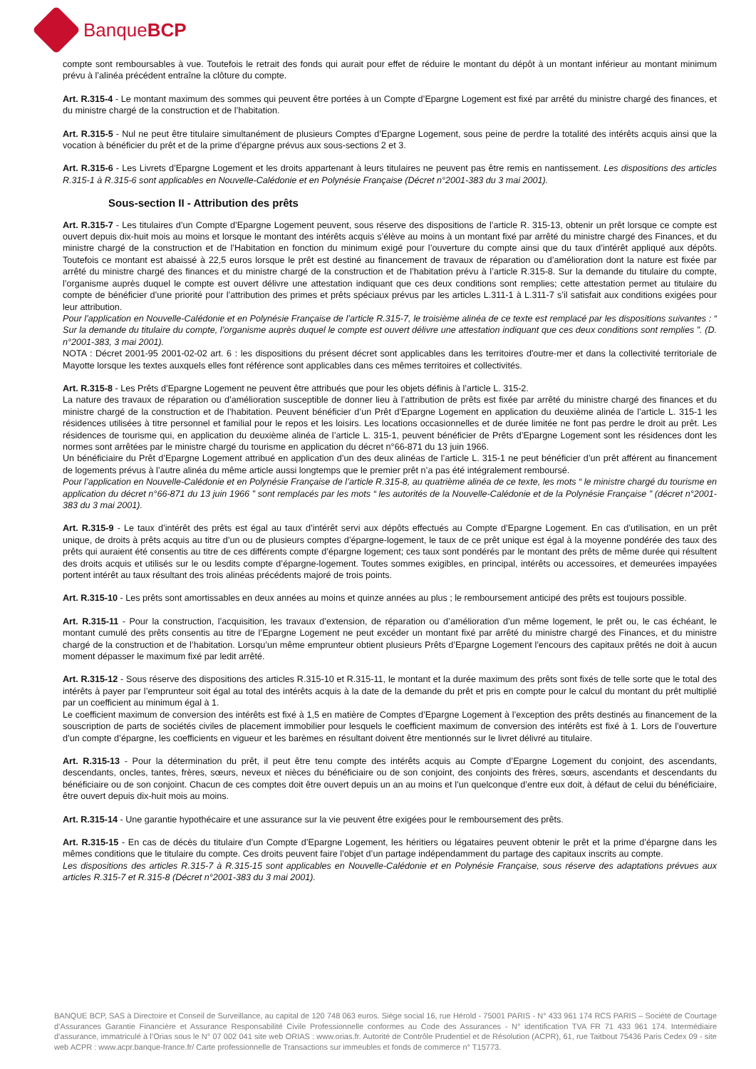BanqueBCP
compte sont remboursables à vue. Toutefois le retrait des fonds qui aurait pour effet de réduire le montant du dépôt à un montant inférieur au montant minimum prévu à l’alinéa précédent entraîne la clôture du compte.
Art. R.315-4 - Le montant maximum des sommes qui peuvent être portées à un Compte d’Epargne Logement est fixé par arrêté du ministre chargé des finances, et du ministre chargé de la construction et de l’habitation.
Art. R.315-5 - Nul ne peut être titulaire simultanément de plusieurs Comptes d’Epargne Logement, sous peine de perdre la totalité des intérêts acquis ainsi que la vocation à bénéficier du prêt et de la prime d’épargne prévus aux sous-sections 2 et 3.
Art. R.315-6 - Les Livrets d’Epargne Logement et les droits appartenant à leurs titulaires ne peuvent pas être remis en nantissement. Les dispositions des articles R.315-1 à R.315-6 sont applicables en Nouvelle-Calédonie et en Polynésie Française (Décret n°2001-383 du 3 mai 2001).
Sous-section II - Attribution des prêts
Art. R.315-7 - Les titulaires d’un Compte d’Epargne Logement peuvent, sous réserve des dispositions de l’article R. 315-13, obtenir un prêt lorsque ce compte est ouvert depuis dix-huit mois au moins et lorsque le montant des intérêts acquis s’élève au moins à un montant fixé par arrêté du ministre chargé des Finances, et du ministre chargé de la construction et de l’Habitation en fonction du minimum exigé pour l’ouverture du compte ainsi que du taux d’intérêt appliqué aux dépôts. Toutefois ce montant est abaissé à 22,5 euros lorsque le prêt est destiné au financement de travaux de réparation ou d’amélioration dont la nature est fixée par arrêté du ministre chargé des finances et du ministre chargé de la construction et de l’habitation prévu à l’article R.315-8. Sur la demande du titulaire du compte, l’organisme auprès duquel le compte est ouvert délivre une attestation indiquant que ces deux conditions sont remplies; cette attestation permet au titulaire du compte de bénéficier d’une priorité pour l’attribution des primes et prêts spéciaux prévus par les articles L.311-1 à L.311-7 s’il satisfait aux conditions exigées pour leur attribution.
Pour l’application en Nouvelle-Calédonie et en Polynésie Française de l’article R.315-7, le troisième alinéa de ce texte est remplacé par les dispositions suivantes : “ Sur la demande du titulaire du compte, l’organisme auprès duquel le compte est ouvert délivre une attestation indiquant que ces deux conditions sont remplies ”. (D. n°2001-383, 3 mai 2001).
NOTA : Décret 2001-95 2001-02-02 art. 6 : les dispositions du présent décret sont applicables dans les territoires d'outre-mer et dans la collectivité territoriale de Mayotte lorsque les textes auxquels elles font référence sont applicables dans ces mêmes territoires et collectivités.
Art. R.315-8 - Les Prêts d’Epargne Logement ne peuvent être attribués que pour les objets définis à l’article L. 315-2.
La nature des travaux de réparation ou d’amélioration susceptible de donner lieu à l’attribution de prêts est fixée par arrêté du ministre chargé des finances et du ministre chargé de la construction et de l’habitation. Peuvent bénéficier d’un Prêt d’Epargne Logement en application du deuxième alinéa de l’article L. 315-1 les résidences utilisées à titre personnel et familial pour le repos et les loisirs. Les locations occasionnelles et de durée limitée ne font pas perdre le droit au prêt. Les résidences de tourisme qui, en application du deuxième alinéa de l’article L. 315-1, peuvent bénéficier de Prêts d’Epargne Logement sont les résidences dont les normes sont arrêtées par le ministre chargé du tourisme en application du décret n°66-871 du 13 juin 1966.
Un bénéficiaire du Prêt d’Epargne Logement attribué en application d’un des deux alinéas de l’article L. 315-1 ne peut bénéficier d’un prêt afférent au financement de logements prévus à l’autre alinéa du même article aussi longtemps que le premier prêt n’a pas été intégralement remboursé.
Pour l’application en Nouvelle-Calédonie et en Polynésie Française de l’article R.315-8, au quatrième alinéa de ce texte, les mots “ le ministre chargé du tourisme en application du décret n°66-871 du 13 juin 1966 ” sont remplacés par les mots “ les autorités de la Nouvelle-Calédonie et de la Polynésie Française ” (décret n°2001-383 du 3 mai 2001).
Art. R.315-9 - Le taux d’intérêt des prêts est égal au taux d’intérêt servi aux dépôts effectués au Compte d’Epargne Logement. En cas d’utilisation, en un prêt unique, de droits à prêts acquis au titre d’un ou de plusieurs comptes d’épargne-logement, le taux de ce prêt unique est égal à la moyenne pondérée des taux des prêts qui auraient été consentis au titre de ces différents compte d’épargne logement; ces taux sont pondérés par le montant des prêts de même durée qui résultent des droits acquis et utilisés sur le ou lesdits compte d’épargne-logement. Toutes sommes exigibles, en principal, intérêts ou accessoires, et demeurées impayées portent intérêt au taux résultant des trois alinéas précédents majoré de trois points.
Art. R.315-10 - Les prêts sont amortissables en deux années au moins et quinze années au plus ; le remboursement anticipé des prêts est toujours possible.
Art. R.315-11 - Pour la construction, l’acquisition, les travaux d’extension, de réparation ou d’amélioration d’un même logement, le prêt ou, le cas échéant, le montant cumulé des prêts consentis au titre de l’Epargne Logement ne peut excéder un montant fixé par arrêté du ministre chargé des Finances, et du ministre chargé de la construction et de l’habitation. Lorsqu’un même emprunteur obtient plusieurs Prêts d’Epargne Logement l’encours des capitaux prêtés ne doit à aucun moment dépasser le maximum fixé par ledit arrêté.
Art. R.315-12 - Sous réserve des dispositions des articles R.315-10 et R.315-11, le montant et la durée maximum des prêts sont fixés de telle sorte que le total des intérêts à payer par l’emprunteur soit égal au total des intérêts acquis à la date de la demande du prêt et pris en compte pour le calcul du montant du prêt multiplié par un coefficient au minimum égal à 1.
Le coefficient maximum de conversion des intérêts est fixé à 1,5 en matière de Comptes d’Epargne Logement à l’exception des prêts destinés au financement de la souscription de parts de sociétés civiles de placement immobilier pour lesquels le coefficient maximum de conversion des intérêts est fixé à 1. Lors de l’ouverture d’un compte d’épargne, les coefficients en vigueur et les barèmes en résultant doivent être mentionnés sur le livret délivré au titulaire.
Art. R.315-13 - Pour la détermination du prêt, il peut être tenu compte des intérêts acquis au Compte d’Epargne Logement du conjoint, des ascendants, descendants, oncles, tantes, frères, sœurs, neveux et nièces du bénéficiaire ou de son conjoint, des conjoints des frères, sœurs, ascendants et descendants du bénéficiaire ou de son conjoint. Chacun de ces comptes doit être ouvert depuis un an au moins et l’un quelconque d’entre eux doit, à défaut de celui du bénéficiaire, être ouvert depuis dix-huit mois au moins.
Art. R.315-14 - Une garantie hypothécaire et une assurance sur la vie peuvent être exigées pour le remboursement des prêts.
Art. R.315-15 - En cas de décès du titulaire d’un Compte d’Epargne Logement, les héritiers ou légataires peuvent obtenir le prêt et la prime d’épargne dans les mêmes conditions que le titulaire du compte. Ces droits peuvent faire l’objet d’un partage indépendamment du partage des capitaux inscrits au compte.
Les dispositions des articles R.315-7 à R.315-15 sont applicables en Nouvelle-Calédonie et en Polynésie Française, sous réserve des adaptations prévues aux articles R.315-7 et R.315-8 (Décret n°2001-383 du 3 mai 2001).
BANQUE BCP, SAS à Directoire et Conseil de Surveillance, au capital de 120 748 063 euros. Siège social 16, rue Hérold - 75001 PARIS - N° 433 961 174 RCS PARIS – Société de Courtage d’Assurances Garantie Financière et Assurance Responsabilité Civile Professionnelle conformes au Code des Assurances - N° identification TVA FR 71 433 961 174. Intermédiaire d’assurance, immatriculé à l’Orias sous le N° 07 002 041 site web ORIAS : www.orias.fr. Autorité de Contrôle Prudentiel et de Résolution (ACPR), 61, rue Taitbout 75436 Paris Cedex 09 - site web ACPR : www.acpr.banque-france.fr/ Carte professionnelle de Transactions sur immeubles et fonds de commerce n° T15773.